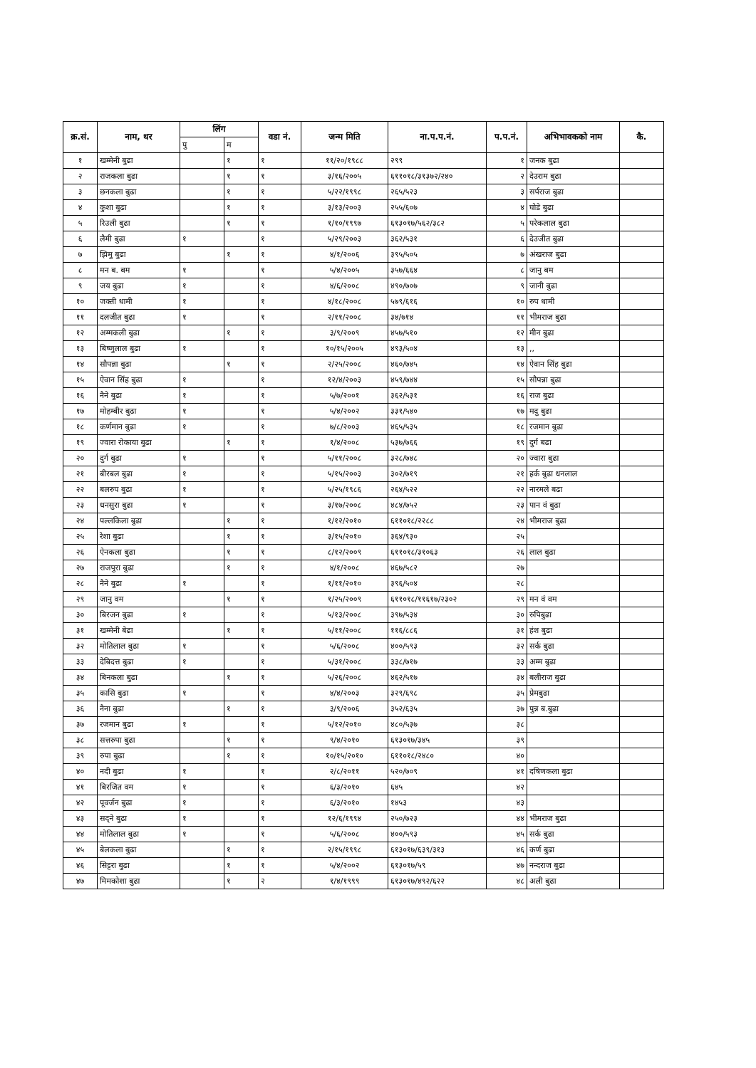| क्र.सं. | नाम, थर | लिंग | | वडा नं. | जन्म मिति | ना.प.प.नं. | प.प.नं. | अभिभावकको नाम | कै. |
| --- | --- | --- | --- | --- | --- | --- | --- | --- | --- |
| | | पु | म | | | | | | |
| १ | खम्मेनी बुढा | | १ | १ | ११/२०/१९८८ | २९९ | १ | जनक बुढा | |
| २ | राजकला बुढा | | १ | १ | ३/१६/२००५ | ६११०१८/३१३७२/२४० | २ | देउराम बुढा | |
| ३ | छनकला बुढा | | १ | १ | ५/२२/१९९८ | २६५/५२३ | ३ | सर्पराज बुढा | |
| ४ | कुशा बुढा | | १ | १ | ३/१३/२००३ | २५५/६०७ | ४ | घोडे बुढा | |
| ५ | रिउली बुढा | | १ | १ | १/१०/१९९७ | ६१३०१७/५६२/३८२ | ५ | परेकलाल बुढा | |
| ६ | लैमी बुढा | १ | | १ | ५/२९/२००३ | ३६२/५३१ | ६ | देउजीत बुढा | |
| ७ | झिमु बुढा | | १ | १ | ४/१/२००६ | ३९५/५०५ | ७ | अंखराज बुढा | |
| ८ | मन ब. बम | १ | | १ | ५/४/२००५ | ३५७/६६४ | ८ | जानु बम | |
| ९ | जय बुढा | १ | | १ | ४/६/२००८ | ४९०/७०७ | ९ | जानी बुढा | |
| १० | जक्ती धामी | १ | | १ | ४/१८/२००८ | ५७९/६१६ | १० | रुप धामी | |
| ११ | दलजीत बुढा | १ | | १ | २/११/२००८ | ३४/७१४ | ११ | भीमराज बुढा | |
| १२ | अम्मकली बुढा | | १ | १ | ३/९/२००९ | ४५७/५१० | १२ | मीन बुढा | |
| १३ | बिष्णुलाल बुढा | १ | | १ | १०/१५/२००५ | ४९३/५०४ | १३ | ,, | |
| १४ | सौपन्ना बुढा | | १ | १ | २/२५/२००८ | ४६०/७४५ | १४ | ऐवान सिंह बुढा | |
| १५ | ऐवान सिंह बुढा | १ | | १ | १२/४/२००३ | ४५९/७४४ | १५ | सौपन्ना बुढा | |
| १६ | नैने बुढा | १ | | १ | ५/७/२००१ | ३६२/५३१ | १६ | राज बुढा | |
| १७ | मोहम्बीर बुढा | १ | | १ | ५/४/२००२ | ३३१/५४० | १७ | मदु बुढा | |
| १८ | कर्णमान बुढा | १ | | १ | ७/८/२००३ | ४६५/५३५ | १८ | रजमान बुढा | |
| १९ | ज्वारा रोकाया बुढा | | १ | १ | १/४/२००८ | ५३७/७६६ | १९ | दुर्ग बढा | |
| २० | दुर्ग बुढा | १ | | १ | ५/११/२००८ | ३२८/७४८ | २० | ज्वारा बुढा | |
| २१ | बीरबल बुढा | १ | | १ | ५/१५/२००३ | ३०२/७१९ | २१ | हर्क बुढा धनलाल | |
| २२ | बलरुप बुढा | १ | | १ | ५/२५/१९८६ | २६४/५२२ | २२ | नारमले बढा | |
| २३ | धनसुरा बुढा | १ | | १ | ३/१७/२००८ | ४८४/७५२ | २३ | पान वं बुढा | |
| २४ | पल्लकिला बुढा | | १ | १ | १/१२/२०१० | ६११०१८/२२८८ | २४ | भीमराज बुढा | |
| २५ | रेशा बुढा | | १ | १ | ३/१५/२०१० | ३६४/९३० | २५ | | |
| २६ | ऐनकला बुढा | | १ | १ | ८/१२/२००९ | ६११०१८/३१०६३ | २६ | लाल बुढा | |
| २७ | राजपुरा बुढा | | १ | १ | ४/१/२००८ | ४६७/५८२ | २७ | | |
| २८ | नैने बुढा | १ | | १ | १/११/२०१० | ३९६/५०४ | २८ | | |
| २९ | जानु वम | | १ | १ | १/२५/२००९ | ६११०१८/११६१७/२३०२ | २९ | मन वं वम | |
| ३० | बिरजन बुढा | १ | | १ | ५/१३/२००८ | ३९७/५३४ | ३० | रुपिबुढा | |
| ३१ | खम्मेनी बेढा | | १ | १ | ५/११/२००८ | ११६/८८६ | ३१ | हंश बुढा | |
| ३२ | मोतिलाल बुढा | १ | | १ | ५/६/२००८ | ४००/५९३ | ३२ | सर्क बुढा | |
| ३३ | देबिदत्त बुढा | १ | | १ | ५/३१/२००८ | ३३८/७१७ | ३३ | अम्म बुढा | |
| ३४ | बिनकला बुढा | | १ | १ | ५/२६/२००८ | ४६२/५१७ | ३४ | बलीराज बुढा | |
| ३५ | कासि बुढा | १ | | १ | ४/४/२००३ | ३२९/६९८ | ३५ | प्रेमबुढा | |
| ३६ | नैना बुढा | | १ | १ | ३/९/२००६ | ३५२/६३५ | ३७ | पुन्न ब.बुढा | |
| ३७ | रजमान बुढा | १ | | १ | ५/१२/२०१० | ४८०/५३७ | ३८ | | |
| ३८ | सत्तरुपा बुढा | | १ | १ | ९/४/२०१० | ६१३०१७/३४५ | ३९ | | |
| ३९ | रुपा बुढा | | १ | १ | १०/१५/२०१० | ६११०१८/२४८० | ४० | | |
| ४० | नदी बुढा | १ | | १ | २/८/२०११ | ५२०/७०९ | ४१ | दषिणकला बुढा | |
| ४१ | बिरजित वम | १ | | १ | ६/३/२०१० | ६४५ | ४२ | | |
| ४२ | पूवर्जन बुढा | १ | | १ | ६/३/२०१० | १४५३ | ४३ | | |
| ४३ | सद्ने बुढा | १ | | १ | १२/६/१९९४ | २५०/७२३ | ४४ | भीमराज बुढा | |
| ४४ | मोतिलाल बुढा | १ | | १ | ५/६/२००८ | ४००/५९३ | ४५ | सर्क बुढा | |
| ४५ | बेलकला बुढा | | १ | १ | २/१५/१९९८ | ६१३०१७/६३९/३१३ | ४६ | कर्ण बुढा | |
| ४६ | सिट्टरा बुढा | | १ | १ | ५/४/२००२ | ६१३०१७/५९ | ४७ | नन्दराज बुढा | |
| ४७ | मिमकोशा बुढा | | १ | २ | १/४/१९९९ | ६१३०१७/४९२/६२२ | ४८ | अली बुढा | |